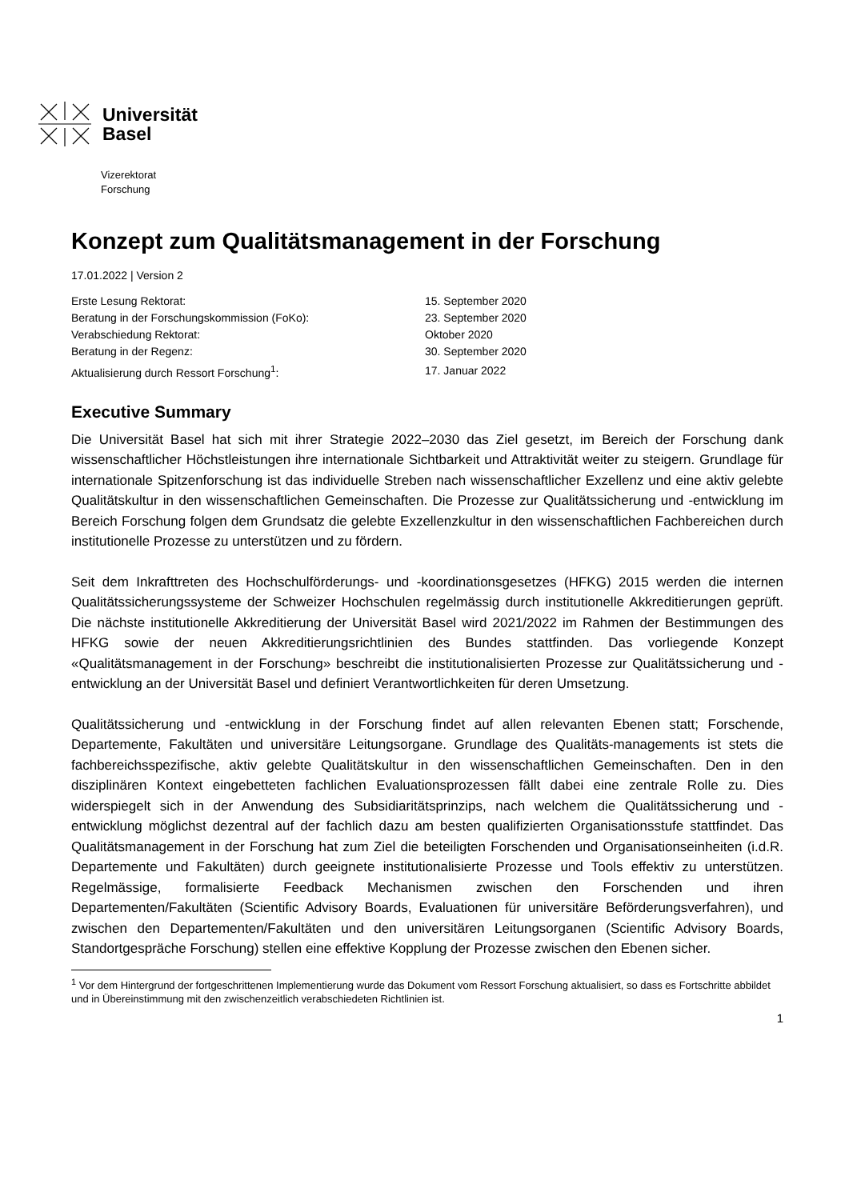Universität
Basel
Vizerektorat
Forschung
Konzept zum Qualitätsmanagement in der Forschung
17.01.2022 | Version 2
| Erste Lesung Rektorat: | 15. September 2020 |
| Beratung in der Forschungskommission (FoKo): | 23. September 2020 |
| Verabschiedung Rektorat: | Oktober 2020 |
| Beratung in der Regenz: | 30. September 2020 |
| Aktualisierung durch Ressort Forschung<sup>1</sup>: | 17. Januar 2022 |
Executive Summary
Die Universität Basel hat sich mit ihrer Strategie 2022–2030 das Ziel gesetzt, im Bereich der Forschung dank wissenschaftlicher Höchstleistungen ihre internationale Sichtbarkeit und Attraktivität weiter zu steigern. Grundlage für internationale Spitzenforschung ist das individuelle Streben nach wissenschaftlicher Exzellenz und eine aktiv gelebte Qualitätskultur in den wissenschaftlichen Gemeinschaften. Die Prozesse zur Qualitätssicherung und -entwicklung im Bereich Forschung folgen dem Grundsatz die gelebte Exzellenzkultur in den wissenschaftlichen Fachbereichen durch institutionelle Prozesse zu unterstützen und zu fördern.
Seit dem Inkrafttreten des Hochschulförderungs- und -koordinationsgesetzes (HFKG) 2015 werden die internen Qualitätssicherungssysteme der Schweizer Hochschulen regelmässig durch institutionelle Akkreditierungen geprüft. Die nächste institutionelle Akkreditierung der Universität Basel wird 2021/2022 im Rahmen der Bestimmungen des HFKG sowie der neuen Akkreditierungsrichtlinien des Bundes stattfinden. Das vorliegende Konzept «Qualitätsmanagement in der Forschung» beschreibt die institutionalisierten Prozesse zur Qualitätssicherung und -entwicklung an der Universität Basel und definiert Verantwortlichkeiten für deren Umsetzung.
Qualitätssicherung und -entwicklung in der Forschung findet auf allen relevanten Ebenen statt; Forschende, Departemente, Fakultäten und universitäre Leitungsorgane. Grundlage des Qualitäts-managements ist stets die fachbereichsspezifische, aktiv gelebte Qualitätskultur in den wissenschaftlichen Gemeinschaften. Den in den disziplinären Kontext eingebetteten fachlichen Evaluationsprozessen fällt dabei eine zentrale Rolle zu. Dies widerspiegelt sich in der Anwendung des Subsidiaritätsprinzips, nach welchem die Qualitätssicherung und -entwicklung möglichst dezentral auf der fachlich dazu am besten qualifizierten Organisationsstufe stattfindet. Das Qualitätsmanagement in der Forschung hat zum Ziel die beteiligten Forschenden und Organisationseinheiten (i.d.R. Departemente und Fakultäten) durch geeignete institutionalisierte Prozesse und Tools effektiv zu unterstützen. Regelmässige, formalisierte Feedback Mechanismen zwischen den Forschenden und ihren Departementen/Fakultäten (Scientific Advisory Boards, Evaluationen für universitäre Beförderungsverfahren), und zwischen den Departementen/Fakultäten und den universitären Leitungsorganen (Scientific Advisory Boards, Standortgespräche Forschung) stellen eine effektive Kopplung der Prozesse zwischen den Ebenen sicher.
<sup>1</sup> Vor dem Hintergrund der fortgeschrittenen Implementierung wurde das Dokument vom Ressort Forschung aktualisiert, so dass es Fortschritte abbildet und in Übereinstimmung mit den zwischenzeitlich verabschiedeten Richtlinien ist.
1